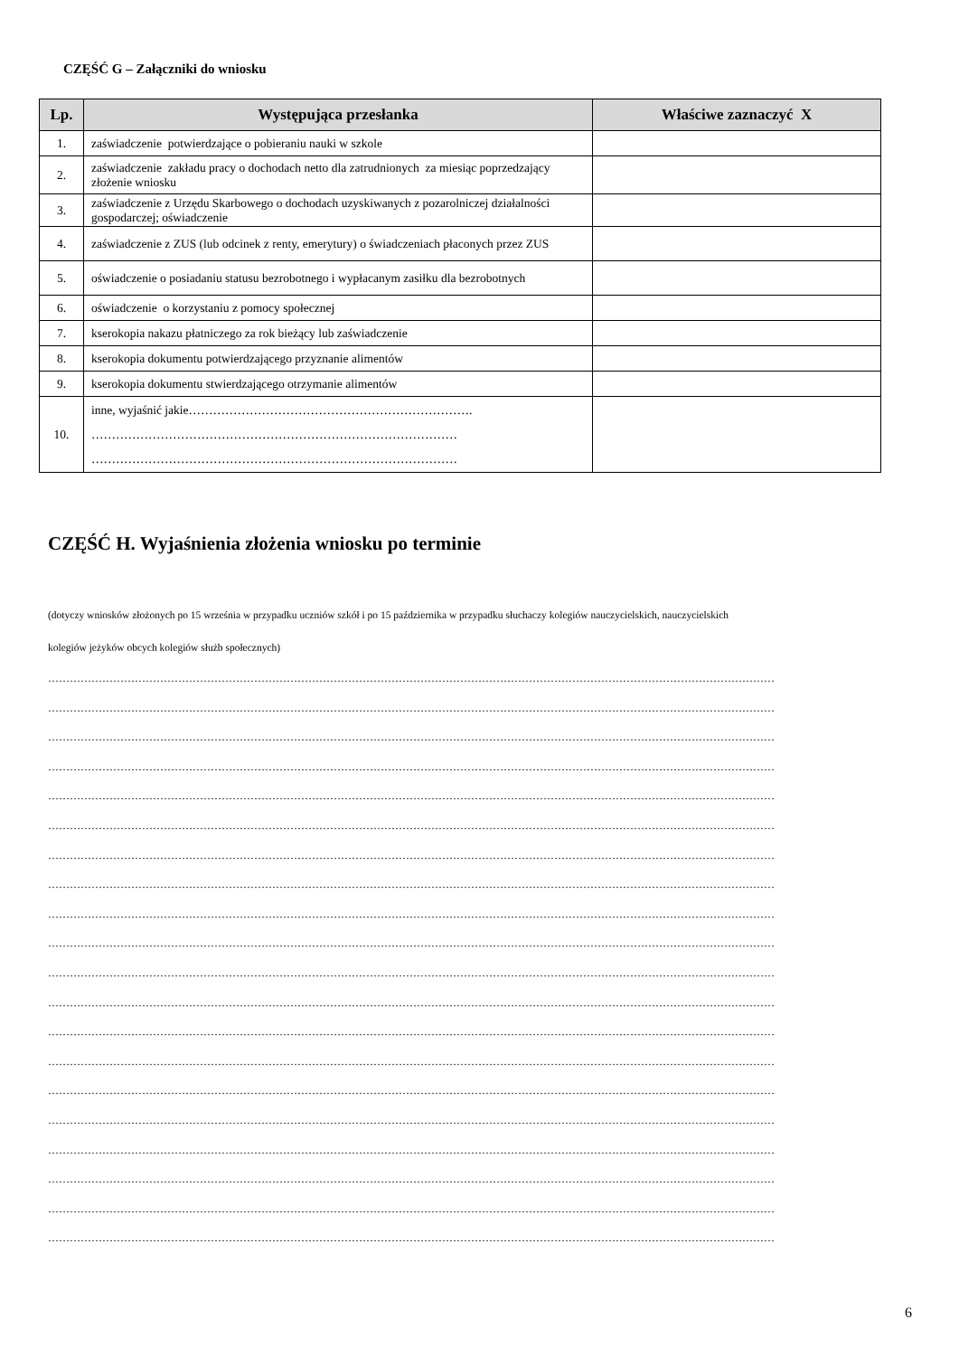CZĘŚĆ G – Załączniki do wniosku
| Lp. | Występująca przesłanka | Właściwe zaznaczyć X |
| --- | --- | --- |
| 1. | zaświadczenie potwierdzające o pobieraniu nauki w szkole | |
| 2. | zaświadczenie zakładu pracy o dochodach netto dla zatrudnionych za miesiąc poprzedzający złożenie wniosku | |
| 3. | zaświadczenie z Urzędu Skarbowego o dochodach uzyskiwanych z pozarolniczej działalności gospodarczej; oświadczenie | |
| 4. | zaświadczenie z ZUS (lub odcinek z renty, emerytury) o świadczeniach płaconych przez ZUS | |
| 5. | oświadczenie o posiadaniu statusu bezrobotnego i wypłacanym zasiłku dla bezrobotnych | |
| 6. | oświadczenie o korzystaniu z pomocy społecznej | |
| 7. | kserokopia nakazu płatniczego za rok bieżący lub zaświadczenie | |
| 8. | kserokopia dokumentu potwierdzającego przyznanie alimentów | |
| 9. | kserokopia dokumentu stwierdzającego otrzymanie alimentów | |
| 10. | inne, wyjaśnić jakie……………………………………………………………. ……………………………………………………………………………… ……………………………………………………………………………… | |
CZĘŚĆ H. Wyjaśnienia złożenia wniosku po terminie
(dotyczy wniosków złożonych po 15 września w przypadku uczniów szkół i po 15 października w przypadku słuchaczy kolegiów nauczycielskich, nauczycielskich
kolegiów jeżyków obcych kolegiów służb społecznych)
…………………………………………………………………………………………………………………………………………………………………………………
…………………………………………………………………………………………………………………………………………………………………………………
…………………………………………………………………………………………………………………………………………………………………………………
…………………………………………………………………………………………………………………………………………………………………………………
…………………………………………………………………………………………………………………………………………………………………………………
…………………………………………………………………………………………………………………………………………………………………………………
…………………………………………………………………………………………………………………………………………………………………………………
…………………………………………………………………………………………………………………………………………………………………………………
…………………………………………………………………………………………………………………………………………………………………………………
…………………………………………………………………………………………………………………………………………………………………………………
…………………………………………………………………………………………………………………………………………………………………………………
…………………………………………………………………………………………………………………………………………………………………………………
…………………………………………………………………………………………………………………………………………………………………………………
…………………………………………………………………………………………………………………………………………………………………………………
…………………………………………………………………………………………………………………………………………………………………………………
…………………………………………………………………………………………………………………………………………………………………………………
…………………………………………………………………………………………………………………………………………………………………………………
…………………………………………………………………………………………………………………………………………………………………………………
…………………………………………………………………………………………………………………………………………………………………………………
…………………………………………………………………………………………………………………………………………………………………………………
6